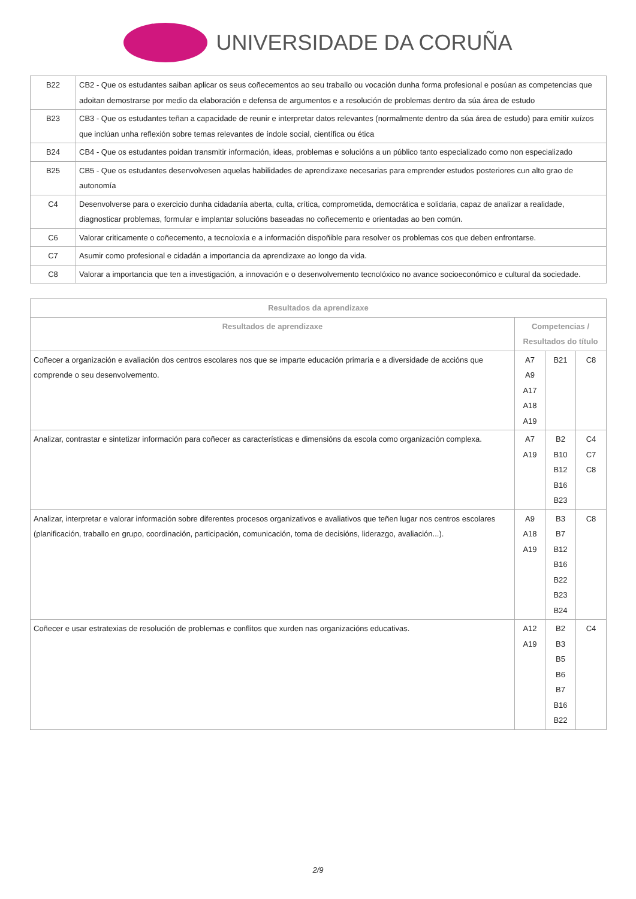UNIVERSIDADE DA CORUÑA
| B22 | CB2 - Que os estudantes saiban aplicar os seus coñecementos ao seu traballo ou vocación dunha forma profesional e posúan as competencias que adoitan demostrarse por medio da elaboración e defensa de argumentos e a resolución de problemas dentro da súa área de estudo |
| B23 | CB3 - Que os estudantes teñan a capacidade de reunir e interpretar datos relevantes (normalmente dentro da súa área de estudo) para emitir xuízos que inclúan unha reflexión sobre temas relevantes de índole social, científica ou ética |
| B24 | CB4 - Que os estudantes poidan transmitir información, ideas, problemas e solucións a un público tanto especializado como non especializado |
| B25 | CB5 - Que os estudantes desenvolvesen aquelas habilidades de aprendizaxe necesarias para emprender estudos posteriores cun alto grao de autonomía |
| C4 | Desenvolverse para o exercicio dunha cidadanía aberta, culta, crítica, comprometida, democrática e solidaria, capaz de analizar a realidade, diagnosticar problemas, formular e implantar solucións baseadas no coñecemento e orientadas ao ben común. |
| C6 | Valorar criticamente o coñecemento, a tecnoloxía e a información dispoñible para resolver os problemas cos que deben enfrontarse. |
| C7 | Asumir como profesional e cidadán a importancia da aprendizaxe ao longo da vida. |
| C8 | Valorar a importancia que ten a investigación, a innovación e o desenvolvemento tecnolóxico no avance socioeconómico e cultural da sociedade. |
| Resultados da aprendizaxe | | | |
| --- | --- | --- | --- |
| Resultados de aprendizaxe | Competencias / Resultados do título | | |
| Coñecer a organización e avaliación dos centros escolares nos que se imparte educación primaria e a diversidade de accións que comprende o seu desenvolvemento. | A7 A9 A17 A18 A19 | B21 | C8 |
| Analizar, contrastar e sintetizar información para coñecer as características e dimensións da escola como organización complexa. | A7 A19 | B2 B10 B12 B16 B23 | C4 C7 C8 |
| Analizar, interpretar e valorar información sobre diferentes procesos organizativos e avaliativos que teñen lugar nos centros escolares (planificación, traballo en grupo, coordinación, participación, comunicación, toma de decisións, liderazgo, avaliación...). | A9 A18 A19 | B3 B7 B12 B16 B22 B23 B24 | C8 |
| Coñecer e usar estratexias de resolución de problemas e conflitos que xurden nas organizacións educativas. | A12 A19 | B2 B3 B5 B6 B7 B16 B22 | C4 |
2/9